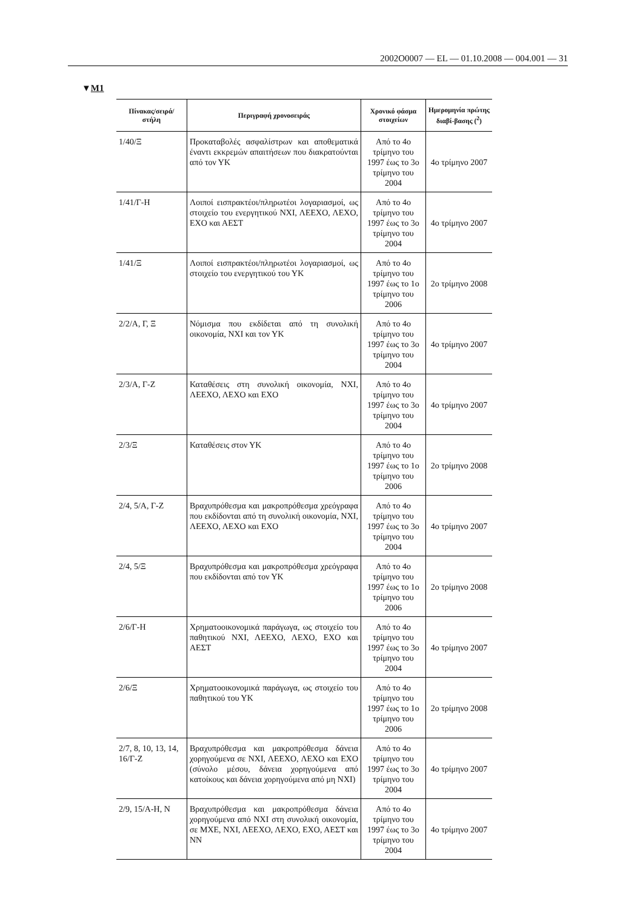2002O0007 — EL — 01.10.2008 — 004.001 — 31
▼M1
| Πίνακας/σειρά/ στήλη | Περιγραφή χρονοσειράς | Χρονικό φάσμα στοιχείων | Ημερομηνία πρώτης διαβί-βασης (<sup>2</sup>) |
| --- | --- | --- | --- |
| 1/40/Ξ | Προκαταβολές ασφαλίστρων και αποθεματικά έναντι εκκρεμών απαιτήσεων που διακρατούνται από τον ΥΚ | Από το 4ο τρίμηνο του 1997 έως το 3ο τρίμηνο του 2004 | 4ο τρίμηνο 2007 |
| 1/41/Γ-Η | Λοιποί εισπρακτέοι/πληρωτέοι λογαριασμοί, ως στοιχείο του ενεργητικού ΝΧΙ, ΛΕΕΧΟ, ΛΕΧΟ, ΕΧΟ και ΑΕΣΤ | Από το 4ο τρίμηνο του 1997 έως το 3ο τρίμηνο του 2004 | 4ο τρίμηνο 2007 |
| 1/41/Ξ | Λοιποί εισπρακτέοι/πληρωτέοι λογαριασμοί, ως στοιχείο του ενεργητικού του ΥΚ | Από το 4ο τρίμηνο του 1997 έως το 1ο τρίμηνο του 2006 | 2ο τρίμηνο 2008 |
| 2/2/Α, Γ, Ξ | Νόμισμα που εκδίδεται από τη συνολική οικονομία, ΝΧΙ και τον ΥΚ | Από το 4ο τρίμηνο του 1997 έως το 3ο τρίμηνο του 2004 | 4ο τρίμηνο 2007 |
| 2/3/Α, Γ-Ζ | Καταθέσεις στη συνολική οικονομία, ΝΧΙ, ΛΕΕΧΟ, ΛΕΧΟ και ΕΧΟ | Από το 4ο τρίμηνο του 1997 έως το 3ο τρίμηνο του 2004 | 4ο τρίμηνο 2007 |
| 2/3/Ξ | Καταθέσεις στον ΥΚ | Από το 4ο τρίμηνο του 1997 έως το 1ο τρίμηνο του 2006 | 2ο τρίμηνο 2008 |
| 2/4, 5/Α, Γ-Ζ | Βραχυπρόθεσμα και μακροπρόθεσμα χρεόγραφα που εκδίδονται από τη συνολική οικονομία, ΝΧΙ, ΛΕΕΧΟ, ΛΕΧΟ και ΕΧΟ | Από το 4ο τρίμηνο του 1997 έως το 3ο τρίμηνο του 2004 | 4ο τρίμηνο 2007 |
| 2/4, 5/Ξ | Βραχυπρόθεσμα και μακροπρόθεσμα χρεόγραφα που εκδίδονται από τον ΥΚ | Από το 4ο τρίμηνο του 1997 έως το 1ο τρίμηνο του 2006 | 2ο τρίμηνο 2008 |
| 2/6/Γ-Η | Χρηματοοικονομικά παράγωγα, ως στοιχείο του παθητικού ΝΧΙ, ΛΕΕΧΟ, ΛΕΧΟ, ΕΧΟ και ΑΕΣΤ | Από το 4ο τρίμηνο του 1997 έως το 3ο τρίμηνο του 2004 | 4ο τρίμηνο 2007 |
| 2/6/Ξ | Χρηματοοικονομικά παράγωγα, ως στοιχείο του παθητικού του ΥΚ | Από το 4ο τρίμηνο του 1997 έως το 1ο τρίμηνο του 2006 | 2ο τρίμηνο 2008 |
| 2/7, 8, 10, 13, 14, 16/Γ-Ζ | Βραχυπρόθεσμα και μακροπρόθεσμα δάνεια χορηγούμενα σε ΝΧΙ, ΛΕΕΧΟ, ΛΕΧΟ και ΕΧΟ (σύνολο μέσου, δάνεια χορηγούμενα από κατοίκους και δάνεια χορηγούμενα από μη ΝΧΙ) | Από το 4ο τρίμηνο του 1997 έως το 3ο τρίμηνο του 2004 | 4ο τρίμηνο 2007 |
| 2/9, 15/Α-Η, Ν | Βραχυπρόθεσμα και μακροπρόθεσμα δάνεια χορηγούμενα από ΝΧΙ στη συνολική οικονομία, σε ΜΧΕ, ΝΧΙ, ΛΕΕΧΟ, ΛΕΧΟ, ΕΧΟ, ΑΕΣΤ και ΝΝ | Από το 4ο τρίμηνο του 1997 έως το 3ο τρίμηνο του 2004 | 4ο τρίμηνο 2007 |